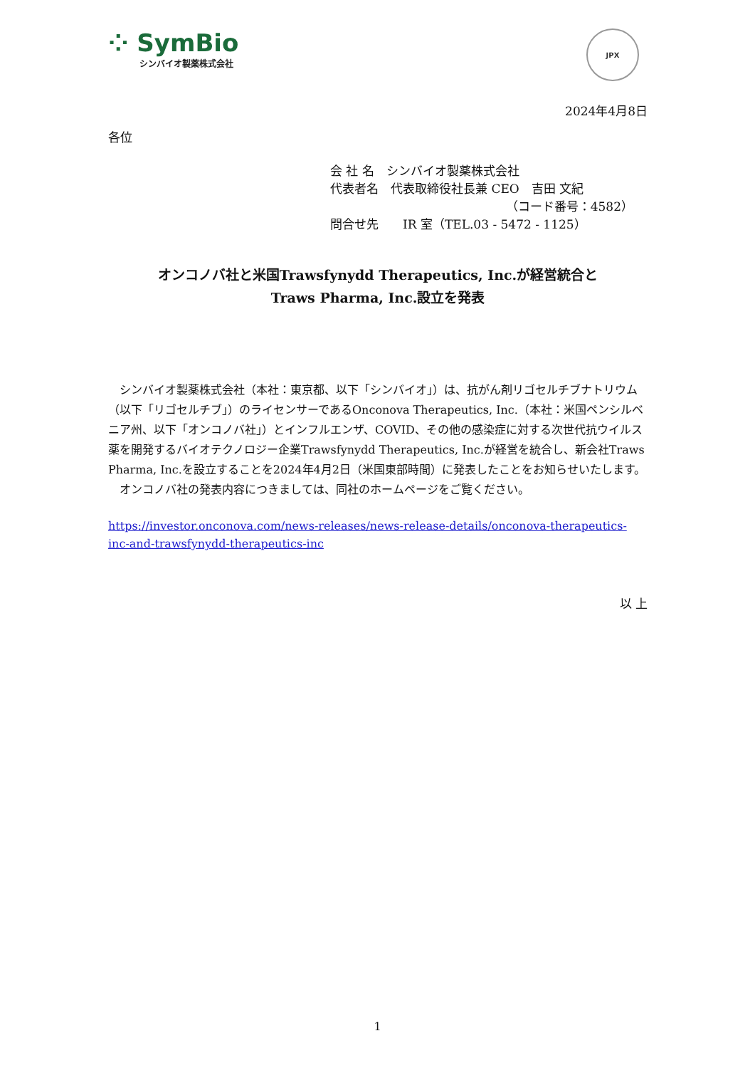⁘ SymBio
シンバイオ製薬株式会社
JPX
2024年4月8日
各位
会 社 名　シンバイオ製薬株式会社
代表者名　代表取締役社長兼 CEO　吉田 文紀
（コード番号：4582）
問合せ先　　IR 室（TEL.03 - 5472 - 1125）
オンコノバ社と米国Trawsfynydd Therapeutics, Inc.が経営統合と
Traws Pharma, Inc.設立を発表
　シンバイオ製薬株式会社（本社：東京都、以下「シンバイオ」）は、抗がん剤リゴセルチブナトリウム（以下「リゴセルチブ」）のライセンサーであるOnconova Therapeutics, Inc.（本社：米国ペンシルベニア州、以下「オンコノバ社」）とインフルエンザ、COVID、その他の感染症に対する次世代抗ウイルス薬を開発するバイオテクノロジー企業Trawsfynydd Therapeutics, Inc.が経営を統合し、新会社Traws Pharma, Inc.を設立することを2024年4月2日（米国東部時間）に発表したことをお知らせいたします。
　オンコノバ社の発表内容につきましては、同社のホームページをご覧ください。
https://investor.onconova.com/news-releases/news-release-details/onconova-therapeutics-inc-and-trawsfynydd-therapeutics-inc
以 上
1